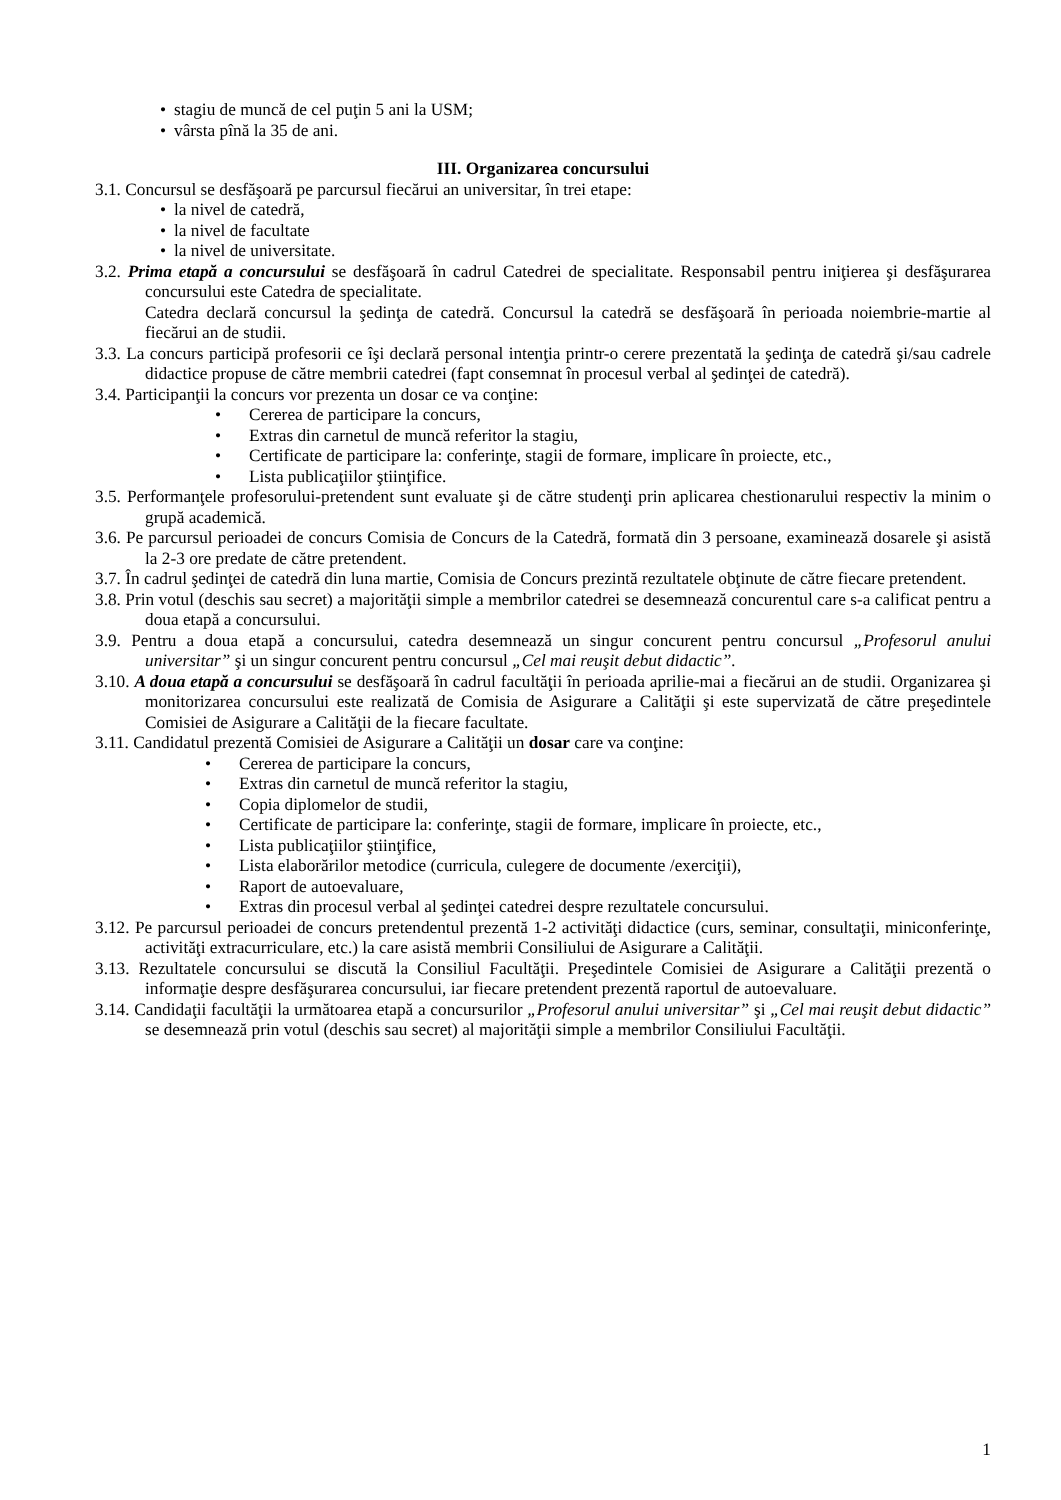• stagiu de muncă de cel puţin 5 ani la USM;
• vârsta pînă la 35 de ani.
III. Organizarea concursului
3.1. Concursul se desfăşoară pe parcursul fiecărui an universitar, în trei etape:
• la nivel de catedră,
• la nivel de facultate
• la nivel de universitate.
3.2. Prima etapă a concursului se desfăşoară în cadrul Catedrei de specialitate. Responsabil pentru iniţierea şi desfăşurarea concursului este Catedra de specialitate.
Catedra declară concursul la şedinţa de catedră. Concursul la catedră se desfăşoară în perioada noiembrie-martie al fiecărui an de studii.
3.3. La concurs participă profesorii ce îşi declară personal intenţia printr-o cerere prezentată la şedinţa de catedră şi/sau cadrele didactice propuse de către membrii catedrei (fapt consemnat în procesul verbal al şedinţei de catedră).
3.4. Participanţii la concurs vor prezenta un dosar ce va conţine:
• Cererea de participare la concurs,
• Extras din carnetul de muncă referitor la stagiu,
• Certificate de participare la: conferinţe, stagii de formare, implicare în proiecte, etc.,
• Lista publicaţiilor ştiinţifice.
3.5. Performanţele profesorului-pretendent sunt evaluate şi de către studenţi prin aplicarea chestionarului respectiv la minim o grupă academică.
3.6. Pe parcursul perioadei de concurs Comisia de Concurs de la Catedră, formată din 3 persoane, examinează dosarele şi asistă la 2-3 ore predate de către pretendent.
3.7. În cadrul şedinţei de catedră din luna martie, Comisia de Concurs prezintă rezultatele obţinute de către fiecare pretendent.
3.8. Prin votul (deschis sau secret) a majorităţii simple a membrilor catedrei se desemnează concurentul care s-a calificat pentru a doua etapă a concursului.
3.9. Pentru a doua etapă a concursului, catedra desemnează un singur concurent pentru concursul „Profesorul anului universitar” şi un singur concurent pentru concursul „Cel mai reuşit debut didactic”.
3.10. A doua etapă a concursului se desfăşoară în cadrul facultăţii în perioada aprilie-mai a fiecărui an de studii. Organizarea şi monitorizarea concursului este realizată de Comisia de Asigurare a Calităţii şi este supervizată de către preşedintele Comisiei de Asigurare a Calităţii de la fiecare facultate.
3.11. Candidatul prezentă Comisiei de Asigurare a Calităţii un dosar care va conţine:
• Cererea de participare la concurs,
• Extras din carnetul de muncă referitor la stagiu,
• Copia diplomelor de studii,
• Certificate de participare la: conferinţe, stagii de formare, implicare în proiecte, etc.,
• Lista publicaţiilor ştiinţifice,
• Lista elaborărilor metodice (curricula, culegere de documente /exerciţii),
• Raport de autoevaluare,
• Extras din procesul verbal al şedinţei catedrei despre rezultatele concursului.
3.12. Pe parcursul perioadei de concurs pretendentul prezentă 1-2 activităţi didactice (curs, seminar, consultaţii, miniconferinţe, activităţi extracurriculare, etc.) la care asistă membrii Consiliului de Asigurare a Calităţii.
3.13. Rezultatele concursului se discută la Consiliul Facultăţii. Preşedintele Comisiei de Asigurare a Calităţii prezentă o informaţie despre desfăşurarea concursului, iar fiecare pretendent prezentă raportul de autoevaluare.
3.14. Candidaţii facultăţii la următoarea etapă a concursurilor „Profesorul anului universitar” şi „Cel mai reuşit debut didactic” se desemnează prin votul (deschis sau secret) al majorităţii simple a membrilor Consiliului Facultăţii.
1